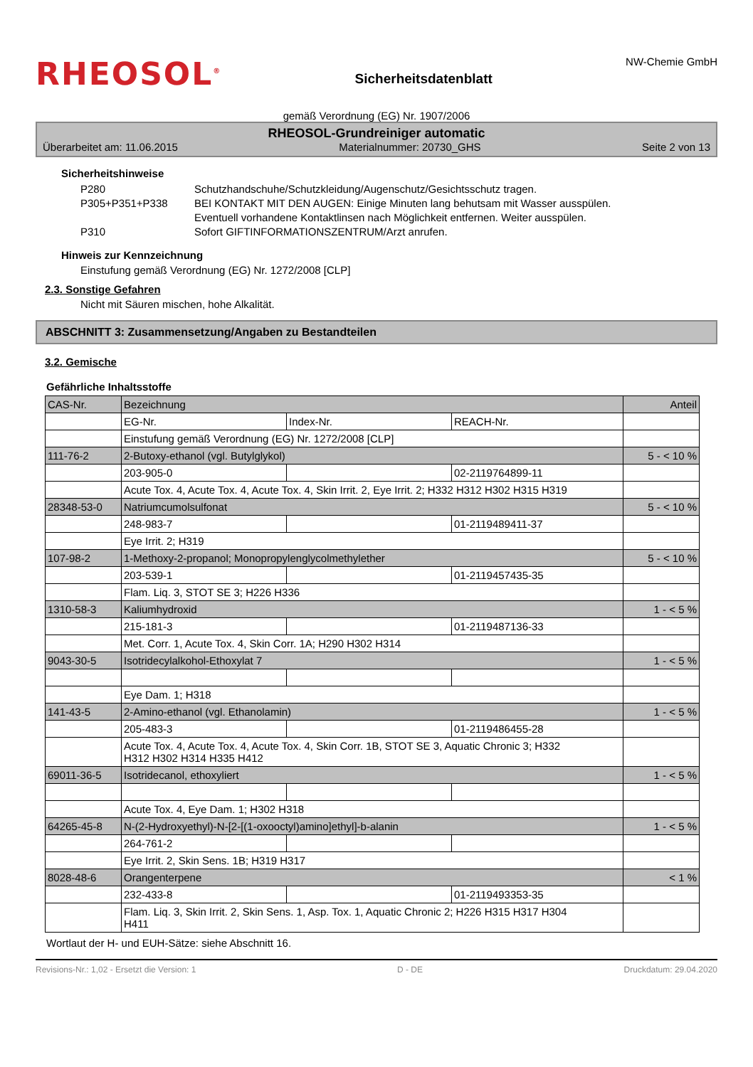RHEOSOL<sup>®</sup>
Sicherheitsdatenblatt
NW-Chemie GmbH
gemäß Verordnung (EG) Nr. 1907/2006
RHEOSOL-Grundreiniger automatic
Überarbeitet am: 11.06.2015 Materialnummer: 20730_GHS Seite 2 von 13
Sicherheitshinweise
P280 Schutzhandschuhe/Schutzkleidung/Augenschutz/Gesichtsschutz tragen.
P305+P351+P338 BEI KONTAKT MIT DEN AUGEN: Einige Minuten lang behutsam mit Wasser ausspülen.
Eventuell vorhandene Kontaktlinsen nach Möglichkeit entfernen. Weiter ausspülen.
P310 Sofort GIFTINFORMATIONSZENTRUM/Arzt anrufen.
Hinweis zur Kennzeichnung
Einstufung gemäß Verordnung (EG) Nr. 1272/2008 [CLP]
2.3. Sonstige Gefahren
Nicht mit Säuren mischen, hohe Alkalität.
ABSCHNITT 3: Zusammensetzung/Angaben zu Bestandteilen
3.2. Gemische
Gefährliche Inhaltsstoffe
| CAS-Nr. | Bezeichnung | | | Anteil |
| | EG-Nr. | Index-Nr. | REACH-Nr. | |
| | Einstufung gemäß Verordnung (EG) Nr. 1272/2008 [CLP] | | | |
| 111-76-2 | 2-Butoxy-ethanol (vgl. Butylglykol) | | | 5 - < 10 % |
| | 203-905-0 | | 02-2119764899-11 | |
| | Acute Tox. 4, Acute Tox. 4, Acute Tox. 4, Skin Irrit. 2, Eye Irrit. 2; H332 H312 H302 H315 H319 | | | |
| 28348-53-0 | Natriumcumolsulfonat | | | 5 - < 10 % |
| | 248-983-7 | | 01-2119489411-37 | |
| | Eye Irrit. 2; H319 | | | |
| 107-98-2 | 1-Methoxy-2-propanol; Monopropylenglycolmethylether | | | 5 - < 10 % |
| | 203-539-1 | | 01-2119457435-35 | |
| | Flam. Liq. 3, STOT SE 3; H226 H336 | | | |
| 1310-58-3 | Kaliumhydroxid | | | 1 - < 5 % |
| | 215-181-3 | | 01-2119487136-33 | |
| | Met. Corr. 1, Acute Tox. 4, Skin Corr. 1A; H290 H302 H314 | | | |
| 9043-30-5 | Isotridecylalkohol-Ethoxylat 7 | | | 1 - < 5 % |
| | Eye Dam. 1; H318 | | | |
| 141-43-5 | 2-Amino-ethanol (vgl. Ethanolamin) | | | 1 - < 5 % |
| | 205-483-3 | | 01-2119486455-28 | |
| | Acute Tox. 4, Acute Tox. 4, Acute Tox. 4, Skin Corr. 1B, STOT SE 3, Aquatic Chronic 3; H332 H312 H302 H314 H335 H412 | | | |
| 69011-36-5 | Isotridecanol, ethoxyliert | | | 1 - < 5 % |
| | Acute Tox. 4, Eye Dam. 1; H302 H318 | | | |
| 64265-45-8 | N-(2-Hydroxyethyl)-N-[2-[(1-oxooctyl)amino]ethyl]-b-alanin | | | 1 - < 5 % |
| | 264-761-2 | | | |
| | Eye Irrit. 2, Skin Sens. 1B; H319 H317 | | | |
| 8028-48-6 | Orangenterpene | | | < 1 % |
| | 232-433-8 | | 01-2119493353-35 | |
| | Flam. Liq. 3, Skin Irrit. 2, Skin Sens. 1, Asp. Tox. 1, Aquatic Chronic 2; H226 H315 H317 H304 H411 | | | |
Wortlaut der H- und EUH-Sätze: siehe Abschnitt 16.
Revisions-Nr.: 1,02 - Ersetzt die Version: 1 D - DE Druckdatum: 29.04.2020